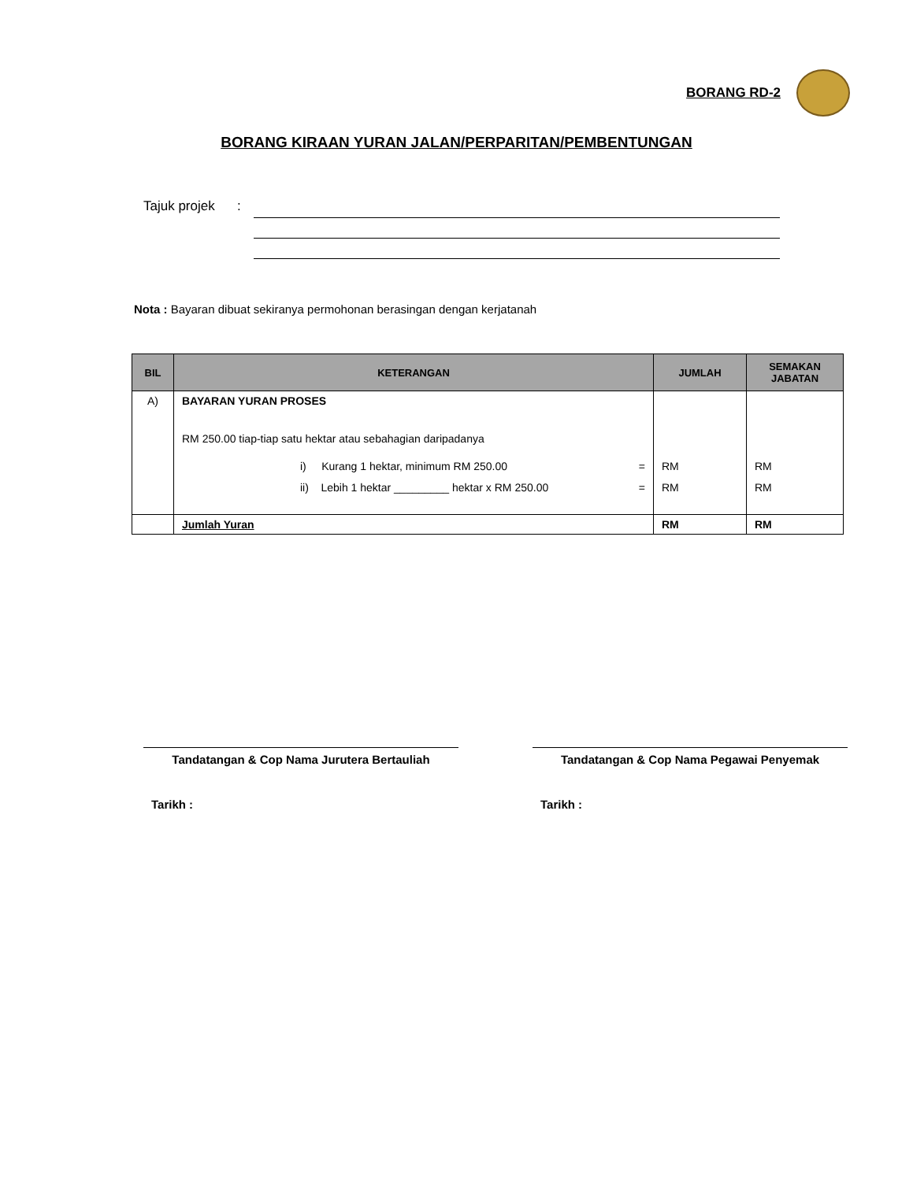BORANG RD-2
BORANG KIRAAN YURAN JALAN/PERPARITAN/PEMBENTUNGAN
Tajuk projek :
Nota : Bayaran dibuat sekiranya permohonan berasingan dengan kerjatanah
| BIL | KETERANGAN | JUMLAH | SEMAKAN JABATAN |
| --- | --- | --- | --- |
| A) | BAYARAN YURAN PROSES RM 250.00 tiap-tiap satu hektar atau sebahagian daripadanya i) Kurang 1 hektar, minimum RM 250.00 = ii) Lebih 1 hektar _________ hektar x RM 250.00 = | RM RM | RM RM |
| | Jumlah Yuran | RM | RM |
Tandatangan & Cop Nama Jurutera Bertauliah
Tarikh :
Tandatangan & Cop Nama Pegawai Penyemak
Tarikh :